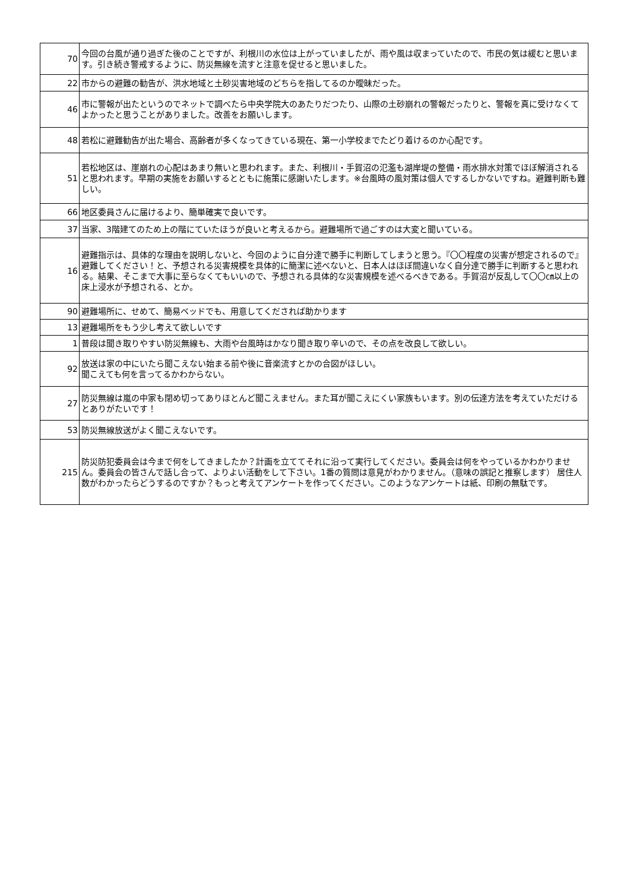| 70 | 今回の台風が通り過ぎた後のことですが、利根川の水位は上がっていましたが、雨や風は収まっていたので、市民の気は緩むと思います。引き続き警戒するように、防災無線を流すと注意を促せると思いました。 |
| 22 | 市からの避難の勧告が、洪水地域と土砂災害地域のどちらを指してるのか曖昧だった。 |
| 46 | 市に警報が出たというのでネットで調べたら中央学院大のあたりだつたり、山際の土砂崩れの警報だったりと、警報を真に受けなくてよかったと思うことがありました。改善をお願いします。 |
| 48 | 若松に避難勧告が出た場合、高齢者が多くなってきている現在、第一小学校までたどり着けるのか心配です。 |
| 51 | 若松地区は、崖崩れの心配はあまり無いと思われます。また、利根川・手賀沼の氾濫も湖岸堤の整備・雨水排水対策でほぼ解消されると思われます。早期の実施をお願いするとともに施策に感謝いたします。※台風時の風対策は個人でするしかないですね。避難判断も難しい。 |
| 66 | 地区委員さんに届けるより、簡単確実で良いです。 |
| 37 | 当家、3階建てのため上の階にていたほうが良いと考えるから。避難場所で過ごすのは大変と聞いている。 |
| 16 | 避難指示は、具体的な理由を説明しないと、今回のように自分達で勝手に判断してしまうと思う。『〇〇程度の災害が想定されるので』避難してください！と、予想される災害規模を具体的に簡潔に述べないと、日本人はほぼ間違いなく自分達で勝手に判断すると思われる。結果、そこまで大事に至らなくてもいいので、予想される具体的な災害規模を述べるべきである。手賀沼が反乱して〇〇㎝以上の床上浸水が予想される、とか。 |
| 90 | 避難場所に、せめて、簡易ベッドでも、用意してくだされば助かります |
| 13 | 避難場所をもう少し考えて欲しいです |
| 1 | 普段は聞き取りやすい防災無線も、大雨や台風時はかなり聞き取り辛いので、その点を改良して欲しい。 |
| 92 | 放送は家の中にいたら聞こえない始まる前や後に音楽流すとかの合図がほしい。 聞こえても何を言ってるかわからない。 |
| 27 | 防災無線は嵐の中家も閉め切ってありほとんど聞こえません。また耳が聞こえにくい家族もいます。別の伝達方法を考えていただけるとありがたいです！ |
| 53 | 防災無線放送がよく聞こえないです。 |
| 215 | 防災防犯委員会は今まで何をしてきましたか？計画を立ててそれに沿って実行してください。委員会は何をやっているかわかりません。委員会の皆さんで話し合って、よりよい活動をして下さい。1番の質問は意見がわかりません。（意味の誤記と推察します） 居住人数がわかったらどうするのですか？もっと考えてアンケートを作ってください。このようなアンケートは紙、印刷の無駄です。 |